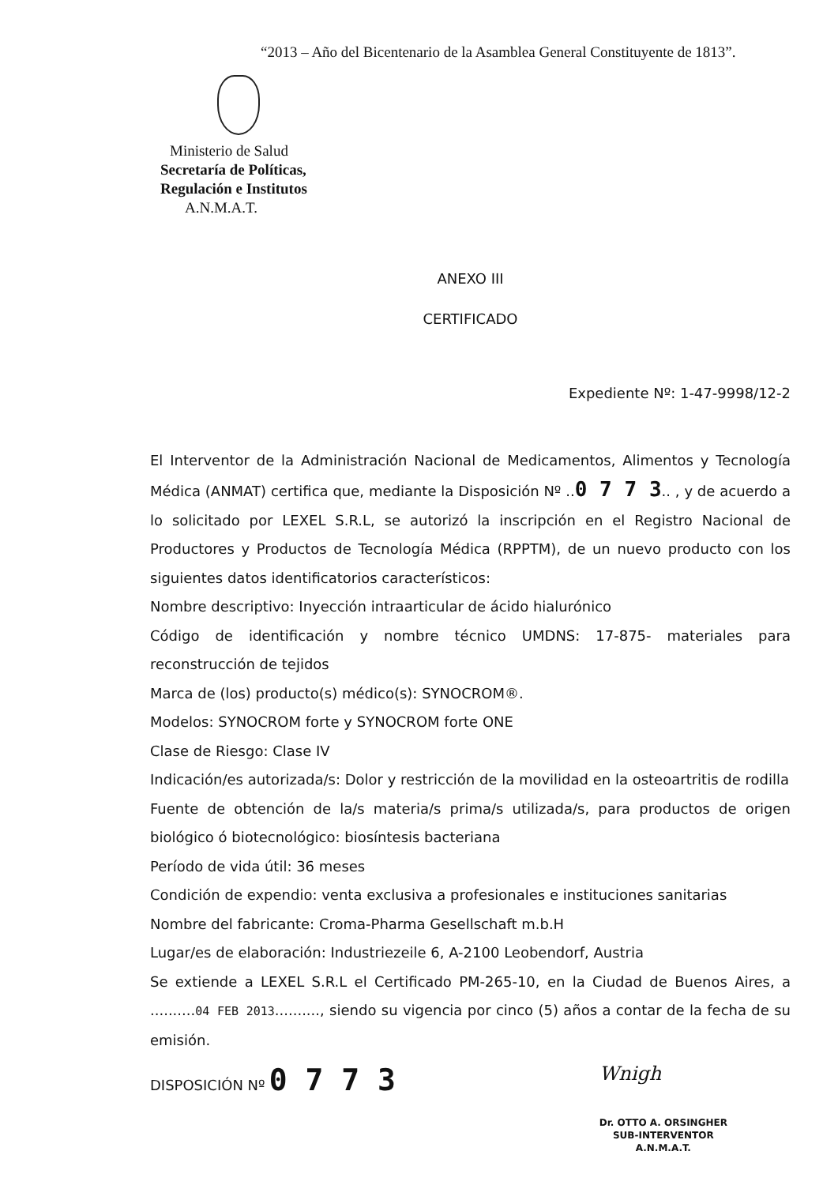“2013 – Año del Bicentenario de la Asamblea General Constituyente de 1813”.
Ministerio de Salud
Secretaría de Políticas,
Regulación e Institutos
A.N.M.A.T.
ANEXO III
CERTIFICADO
Expediente Nº: 1-47-9998/12-2
El Interventor de la Administración Nacional de Medicamentos, Alimentos y Tecnología Médica (ANMAT) certifica que, mediante la Disposición Nº ..0 7 7 3.. , y de acuerdo a lo solicitado por LEXEL S.R.L, se autorizó la inscripción en el Registro Nacional de Productores y Productos de Tecnología Médica (RPPTM), de un nuevo producto con los siguientes datos identificatorios característicos:
Nombre descriptivo: Inyección intraarticular de ácido hialurónico
Código de identificación y nombre técnico UMDNS: 17-875- materiales para reconstrucción de tejidos
Marca de (los) producto(s) médico(s): SYNOCROM®.
Modelos: SYNOCROM forte y SYNOCROM forte ONE
Clase de Riesgo: Clase IV
Indicación/es autorizada/s: Dolor y restricción de la movilidad en la osteoartritis de rodilla
Fuente de obtención de la/s materia/s prima/s utilizada/s, para productos de origen biológico ó biotecnológico: biosíntesis bacteriana
Período de vida útil: 36 meses
Condición de expendio: venta exclusiva a profesionales e instituciones sanitarias
Nombre del fabricante: Croma-Pharma Gesellschaft m.b.H
Lugar/es de elaboración: Industriezeile 6, A-2100 Leobendorf, Austria
Se extiende a LEXEL S.R.L el Certificado PM-265-10, en la Ciudad de Buenos Aires, a ..........04 FEB 2013.........., siendo su vigencia por cinco (5) años a contar de la fecha de su emisión.
DISPOSICIÓN Nº 0 7 7 3
Wnigh
Dr. OTTO A. ORSINGHER
SUB-INTERVENTOR
A.N.M.A.T.